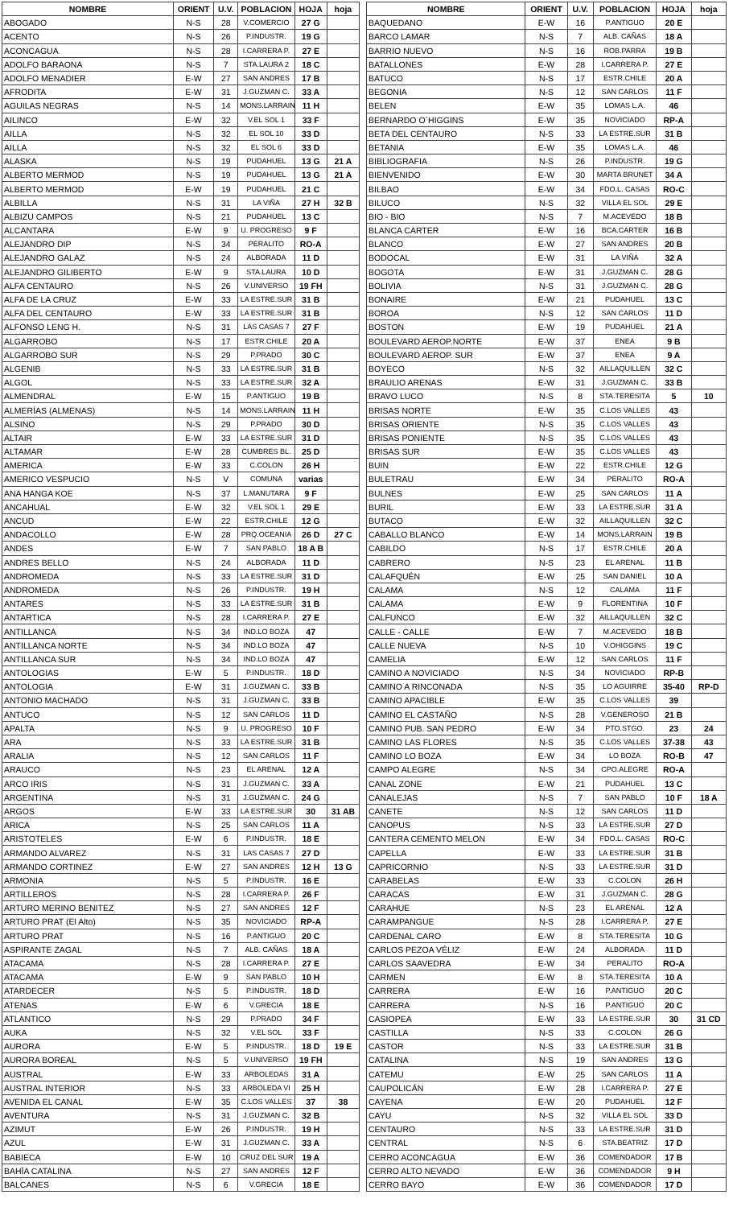| NOMBRE | ORIENT | U.V. | POBLACION | HOJA | hoja |
| --- | --- | --- | --- | --- | --- |
| ABOGADO | N-S | 28 | V.COMERCIO | 27 G | |
| ACENTO | N-S | 26 | P.INDUSTR. | 19 G | |
| ACONCAGUA | N-S | 28 | I.CARRERA P. | 27 E | |
| ADOLFO BARAONA | N-S | 7 | STA.LAURA 2 | 18 C | |
| ADOLFO MENADIER | E-W | 27 | SAN ANDRES | 17 B | |
| AFRODITA | E-W | 31 | J.GUZMAN C. | 33 A | |
| AGUILAS NEGRAS | N-S | 14 | MONS.LARRAIN | 11 H | |
| AILINCO | E-W | 32 | V.EL SOL 1 | 33 F | |
| AILLA | N-S | 32 | EL SOL 10 | 33 D | |
| AILLA | N-S | 32 | EL SOL 6 | 33 D | |
| ALASKA | N-S | 19 | PUDAHUEL | 13 G | 21 A |
| ALBERTO MERMOD | N-S | 19 | PUDAHUEL | 13 G | 21 A |
| ALBERTO MERMOD | E-W | 19 | PUDAHUEL | 21 C | |
| ALBILLA | N-S | 31 | LA VIÑA | 27 H | 32 B |
| ALBIZU CAMPOS | N-S | 21 | PUDAHUEL | 13 C | |
| ALCANTARA | E-W | 9 | U. PROGRESO | 9 F | |
| ALEJANDRO DIP | N-S | 34 | PERALITO | RO-A | |
| ALEJANDRO GALAZ | N-S | 24 | ALBORADA | 11 D | |
| ALEJANDRO GILIBERTO | E-W | 9 | STA.LAURA | 10 D | |
| ALFA CENTAURO | N-S | 26 | V.UNIVERSO | 19 FH | |
| ALFA DE LA CRUZ | E-W | 33 | LA ESTRE.SUR | 31 B | |
| ALFA DEL CENTAURO | E-W | 33 | LA ESTRE.SUR | 31 B | |
| ALFONSO LENG H. | N-S | 31 | LAS CASAS 7 | 27 F | |
| ALGARROBO | N-S | 17 | ESTR.CHILE | 20 A | |
| ALGARROBO SUR | N-S | 29 | P.PRADO | 30 C | |
| ALGENIB | N-S | 33 | LA ESTRE.SUR | 31 B | |
| ALGOL | N-S | 33 | LA ESTRE.SUR | 32 A | |
| ALMENDRAL | E-W | 15 | P.ANTIGUO | 19 B | |
| ALMERÍAS (ALMENAS) | N-S | 14 | MONS.LARRAIN | 11 H | |
| ALSINO | N-S | 29 | P.PRADO | 30 D | |
| ALTAIR | E-W | 33 | LA ESTRE.SUR | 31 D | |
| ALTAMAR | E-W | 28 | CUMBRES BL. | 25 D | |
| AMERICA | E-W | 33 | C.COLON | 26 H | |
| AMERICO VESPUCIO | N-S | V | COMUNA | varias | |
| ANA HANGA KOE | N-S | 37 | L.MANUTARA | 9 F | |
| ANCAHUAL | E-W | 32 | V.EL SOL 1 | 29 E | |
| ANCUD | E-W | 22 | ESTR.CHILE | 12 G | |
| ANDACOLLO | E-W | 28 | PRQ.OCEANIA | 26 D | 27 C |
| ANDES | E-W | 7 | SAN PABLO | 18 A B | |
| ANDRES BELLO | N-S | 24 | ALBORADA | 11 D | |
| ANDROMEDA | N-S | 33 | LA ESTRE.SUR | 31 D | |
| ANDROMEDA | N-S | 26 | P.INDUSTR. | 19 H | |
| ANTARES | N-S | 33 | LA ESTRE.SUR | 31 B | |
| ANTARTICA | N-S | 28 | I.CARRERA P. | 27 E | |
| ANTILLANCA | N-S | 34 | IND.LO BOZA | 47 | |
| ANTILLANCA NORTE | N-S | 34 | IND.LO BOZA | 47 | |
| ANTILLANCA SUR | N-S | 34 | IND.LO BOZA | 47 | |
| ANTOLOGIAS | E-W | 5 | P.INDUSTR. | 18 D | |
| ANTOLOGIA | E-W | 31 | J.GUZMAN C. | 33 B | |
| ANTONIO MACHADO | N-S | 31 | J.GUZMAN C. | 33 B | |
| ANTUCO | N-S | 12 | SAN CARLOS | 11 D | |
| APALTA | N-S | 9 | U. PROGRESO | 10 F | |
| ARA | N-S | 33 | LA ESTRE.SUR | 31 B | |
| ARALIA | N-S | 12 | SAN CARLOS | 11 F | |
| ARAUCO | N-S | 23 | EL ARENAL | 12 A | |
| ARCO IRIS | N-S | 31 | J.GUZMAN C. | 33 A | |
| ARGENTINA | N-S | 31 | J.GUZMAN C. | 24 G | |
| ARGOS | E-W | 33 | LA ESTRE.SUR | 30 | 31 AB |
| ARICA | N-S | 25 | SAN CARLOS | 11 A | |
| ARISTOTELES | E-W | 6 | P.INDUSTR. | 18 E | |
| ARMANDO ALVAREZ | N-S | 31 | LAS CASAS 7 | 27 D | |
| ARMANDO CORTINEZ | E-W | 27 | SAN ANDRES | 12 H | 13 G |
| ARMONIA | N-S | 5 | P.INDUSTR. | 16 E | |
| ARTILLEROS | N-S | 28 | I.CARRERA P. | 26 F | |
| ARTURO MERINO BENITEZ | N-S | 27 | SAN ANDRES | 12 F | |
| ARTURO PRAT (El Alto) | N-S | 35 | NOVICIADO | RP-A | |
| ARTURO PRAT | N-S | 16 | P.ANTIGUO | 20 C | |
| ASPIRANTE ZAGAL | N-S | 7 | ALB. CAÑAS | 18 A | |
| ATACAMA | N-S | 28 | I.CARRERA P. | 27 E | |
| ATACAMA | E-W | 9 | SAN PABLO | 10 H | |
| ATARDECER | N-S | 5 | P.INDUSTR. | 18 D | |
| ATENAS | E-W | 6 | V.GRECIA | 18 E | |
| ATLANTICO | N-S | 29 | P.PRADO | 34 F | |
| AUKA | N-S | 32 | V.EL SOL | 33 F | |
| AURORA | E-W | 5 | P.INDUSTR. | 18 D | 19 E |
| AURORA BOREAL | N-S | 5 | V.UNIVERSO | 19 FH | |
| AUSTRAL | E-W | 33 | ARBOLEDAS | 31 A | |
| AUSTRAL INTERIOR | N-S | 33 | ARBOLEDA VI | 25 H | |
| AVENIDA EL CANAL | E-W | 35 | C.LOS VALLES | 37 | 38 |
| AVENTURA | N-S | 31 | J.GUZMAN C. | 32 B | |
| AZIMUT | E-W | 26 | P.INDUSTR. | 19 H | |
| AZUL | E-W | 31 | J.GUZMAN C. | 33 A | |
| BABIECA | E-W | 10 | CRUZ DEL SUR | 19 A | |
| BAHÍA CATALINA | N-S | 27 | SAN ANDRES | 12 F | |
| BALCANES | N-S | 6 | V.GRECIA | 18 E | |
| NOMBRE | ORIENT | U.V. | POBLACION | HOJA | hoja |
| --- | --- | --- | --- | --- | --- |
| BAQUEDANO | E-W | 16 | P.ANTIGUO | 20 E | |
| BARCO LAMAR | N-S | 7 | ALB. CAÑAS | 18 A | |
| BARRIO NUEVO | N-S | 16 | ROB.PARRA | 19 B | |
| BATALLONES | E-W | 28 | I.CARRERA P. | 27 E | |
| BATUCO | N-S | 17 | ESTR.CHILE | 20 A | |
| BEGONIA | N-S | 12 | SAN CARLOS | 11 F | |
| BELEN | E-W | 35 | LOMAS L.A. | 46 | |
| BERNARDO O´HIGGINS | E-W | 35 | NOVICIADO | RP-A | |
| BETA DEL CENTAURO | N-S | 33 | LA ESTRE.SUR | 31 B | |
| BETANIA | E-W | 35 | LOMAS L.A. | 46 | |
| BIBLIOGRAFIA | N-S | 26 | P.INDUSTR. | 19 G | |
| BIENVENIDO | E-W | 30 | MARTA BRUNET | 34 A | |
| BILBAO | E-W | 34 | FDO.L. CASAS | RO-C | |
| BILUCO | N-S | 32 | VILLA EL SOL | 29 E | |
| BIO - BIO | N-S | 7 | M.ACEVEDO | 18 B | |
| BLANCA CARTER | E-W | 16 | BCA.CARTER | 16 B | |
| BLANCO | E-W | 27 | SAN ANDRES | 20 B | |
| BODOCAL | E-W | 31 | LA VIÑA | 32 A | |
| BOGOTA | E-W | 31 | J.GUZMAN C. | 28 G | |
| BOLIVIA | N-S | 31 | J.GUZMAN C. | 28 G | |
| BONAIRE | E-W | 21 | PUDAHUEL | 13 C | |
| BOROA | N-S | 12 | SAN CARLOS | 11 D | |
| BOSTON | E-W | 19 | PUDAHUEL | 21 A | |
| BOULEVARD AEROP.NORTE | E-W | 37 | ENEA | 9 B | |
| BOULEVARD AEROP. SUR | E-W | 37 | ENEA | 9 A | |
| BOYECO | N-S | 32 | AILLAQUILLEN | 32 C | |
| BRAULIO ARENAS | E-W | 31 | J.GUZMAN C. | 33 B | |
| BRAVO LUCO | N-S | 8 | STA.TERESITA | 5 | 10 |
| BRISAS NORTE | E-W | 35 | C.LOS VALLES | 43 | |
| BRISAS ORIENTE | N-S | 35 | C.LOS VALLES | 43 | |
| BRISAS PONIENTE | N-S | 35 | C.LOS VALLES | 43 | |
| BRISAS SUR | E-W | 35 | C.LOS VALLES | 43 | |
| BUIN | E-W | 22 | ESTR.CHILE | 12 G | |
| BULETRAU | E-W | 34 | PERALITO | RO-A | |
| BULNES | E-W | 25 | SAN CARLOS | 11 A | |
| BURIL | E-W | 33 | LA ESTRE.SUR | 31 A | |
| BUTACO | E-W | 32 | AILLAQUILLEN | 32 C | |
| CABALLO BLANCO | E-W | 14 | MONS.LARRAIN | 19 B | |
| CABILDO | N-S | 17 | ESTR.CHILE | 20 A | |
| CABRERO | N-S | 23 | EL ARENAL | 11 B | |
| CALAFQUÉN | E-W | 25 | SAN DANIEL | 10 A | |
| CALAMA | N-S | 12 | CALAMA | 11 F | |
| CALAMA | E-W | 9 | FLORENTINA | 10 F | |
| CALFUNCO | E-W | 32 | AILLAQUILLEN | 32 C | |
| CALLE - CALLE | E-W | 7 | M.ACEVEDO | 18 B | |
| CALLE NUEVA | N-S | 10 | V.OHIGGINS | 19 C | |
| CAMELIA | E-W | 12 | SAN CARLOS | 11 F | |
| CAMINO A NOVICIADO | N-S | 34 | NOVICIADO | RP-B | |
| CAMINO A RINCONADA | N-S | 35 | LO AGUIRRE | 35-40 | RP-D |
| CAMINO APACIBLE | E-W | 35 | C.LOS VALLES | 39 | |
| CAMINO EL CASTAÑO | N-S | 28 | V.GENEROSO | 21 B | |
| CAMINO PUB. SAN PEDRO | E-W | 34 | PTO.STGO. | 23 | 24 |
| CAMINO LAS FLORES | N-S | 35 | C.LOS VALLES | 37-38 | 43 |
| CAMINO LO BOZA | E-W | 34 | LO BOZA | RO-B | 47 |
| CAMPO ALEGRE | N-S | 34 | CPO.ALEGRE | RO-A | |
| CANAL ZONE | E-W | 21 | PUDAHUEL | 13 C | |
| CANALEJAS | N-S | 7 | SAN PABLO | 10 F | 18 A |
| CANETE | N-S | 12 | SAN CARLOS | 11 D | |
| CANOPUS | N-S | 33 | LA ESTRE.SUR | 27 D | |
| CANTERA CEMENTO MELON | E-W | 34 | FDO.L. CASAS | RO-C | |
| CAPELLA | E-W | 33 | LA ESTRE.SUR | 31 B | |
| CAPRICORNIO | N-S | 33 | LA ESTRE.SUR | 31 D | |
| CARABELAS | E-W | 33 | C.COLON | 26 H | |
| CARACAS | E-W | 31 | J.GUZMAN C. | 28 G | |
| CARAHUE | N-S | 23 | EL ARENAL | 12 A | |
| CARAMPANGUE | N-S | 28 | I.CARRERA P. | 27 E | |
| CARDENAL CARO | E-W | 8 | STA.TERESITA | 10 G | |
| CARLOS PEZOA VÉLIZ | E-W | 24 | ALBORADA | 11 D | |
| CARLOS SAAVEDRA | E-W | 34 | PERALITO | RO-A | |
| CARMEN | E-W | 8 | STA.TERESITA | 10 A | |
| CARRERA | E-W | 16 | P.ANTIGUO | 20 C | |
| CARRERA | N-S | 16 | P.ANTIGUO | 20 C | |
| CASIOPEA | E-W | 33 | LA ESTRE.SUR | 30 | 31 CD |
| CASTILLA | N-S | 33 | C.COLON | 26 G | |
| CASTOR | N-S | 33 | LA ESTRE.SUR | 31 B | |
| CATALINA | N-S | 19 | SAN ANDRES | 13 G | |
| CATEMU | E-W | 25 | SAN CARLOS | 11 A | |
| CAUPOLICÁN | E-W | 28 | I.CARRERA P. | 27 E | |
| CAYENA | E-W | 20 | PUDAHUEL | 12 F | |
| CAYU | N-S | 32 | VILLA EL SOL | 33 D | |
| CENTAURO | N-S | 33 | LA ESTRE.SUR | 31 D | |
| CENTRAL | N-S | 6 | STA.BEATRIZ | 17 D | |
| CERRO ACONCAGUA | E-W | 36 | COMENDADOR | 17 B | |
| CERRO ALTO NEVADO | E-W | 36 | COMENDADOR | 9 H | |
| CERRO BAYO | E-W | 36 | COMENDADOR | 17 D | |